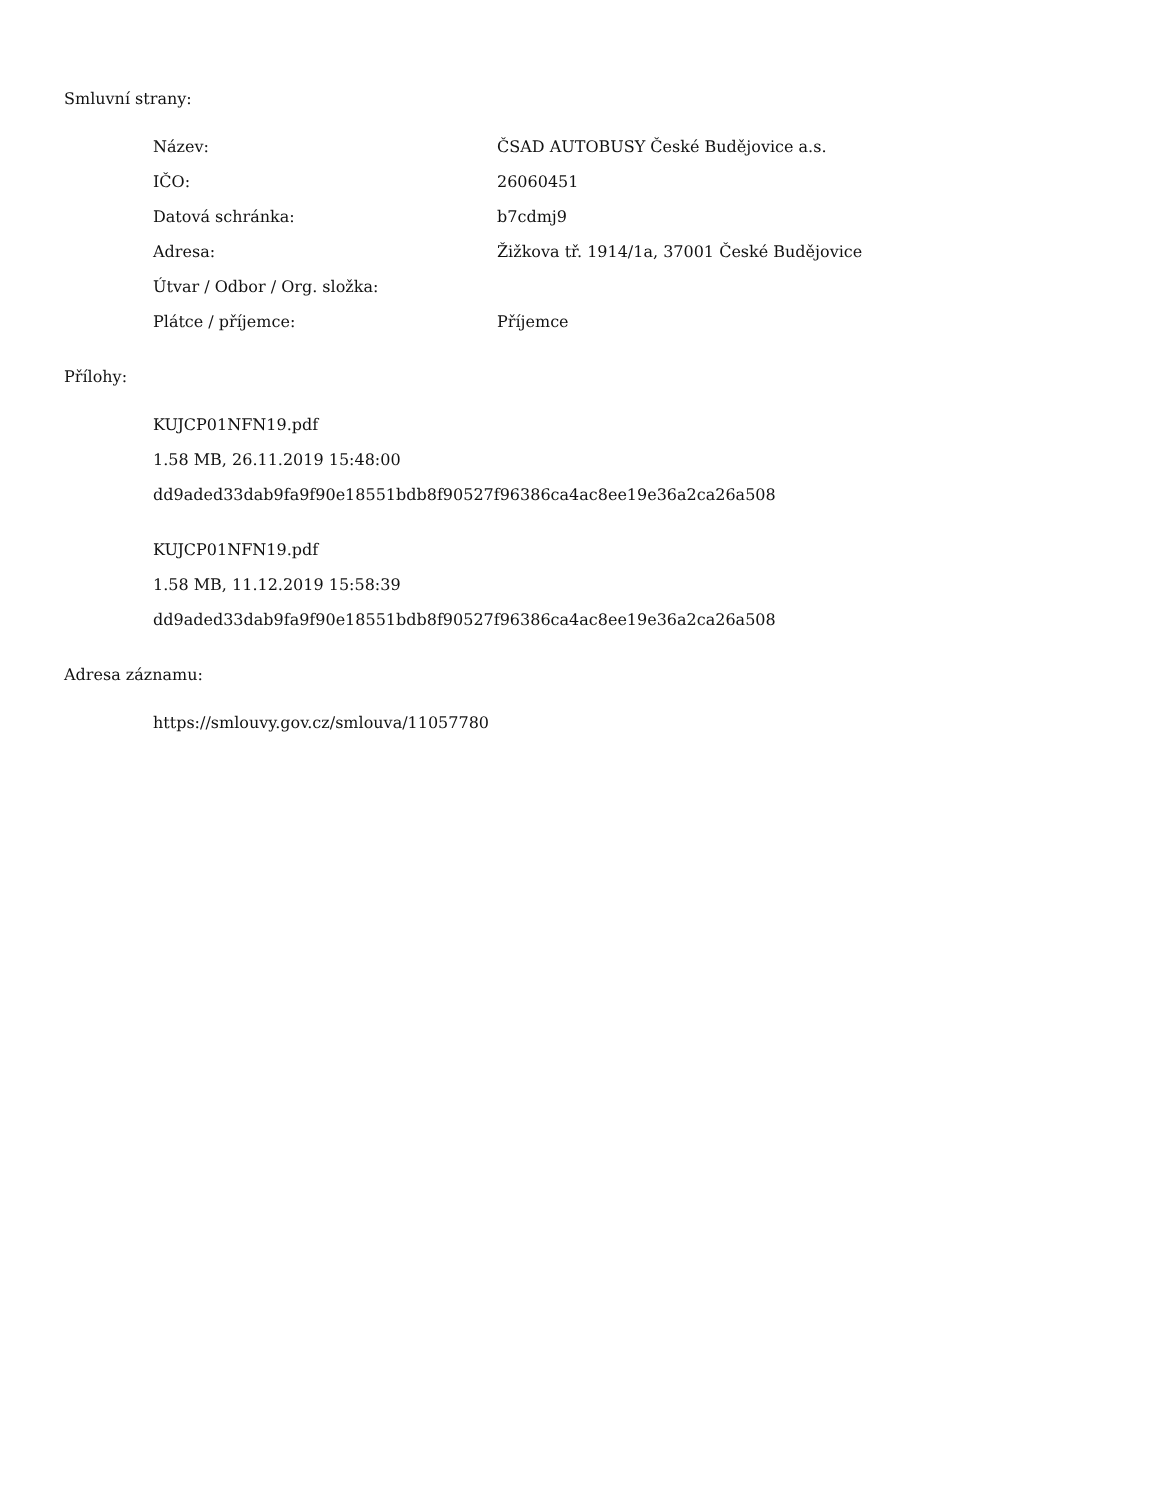Smluvní strany:
| Název: | ČSAD AUTOBUSY České Budějovice a.s. |
| IČO: | 26060451 |
| Datová schránka: | b7cdmj9 |
| Adresa: | Žižkova tř. 1914/1a, 37001 České Budějovice |
| Útvar / Odbor / Org. složka: | |
| Plátce / příjemce: | Příjemce |
Přílohy:
KUJCP01NFN19.pdf
1.58 MB, 26.11.2019 15:48:00
dd9aded33dab9fa9f90e18551bdb8f90527f96386ca4ac8ee19e36a2ca26a508
KUJCP01NFN19.pdf
1.58 MB, 11.12.2019 15:58:39
dd9aded33dab9fa9f90e18551bdb8f90527f96386ca4ac8ee19e36a2ca26a508
Adresa záznamu:
https://smlouvy.gov.cz/smlouva/11057780